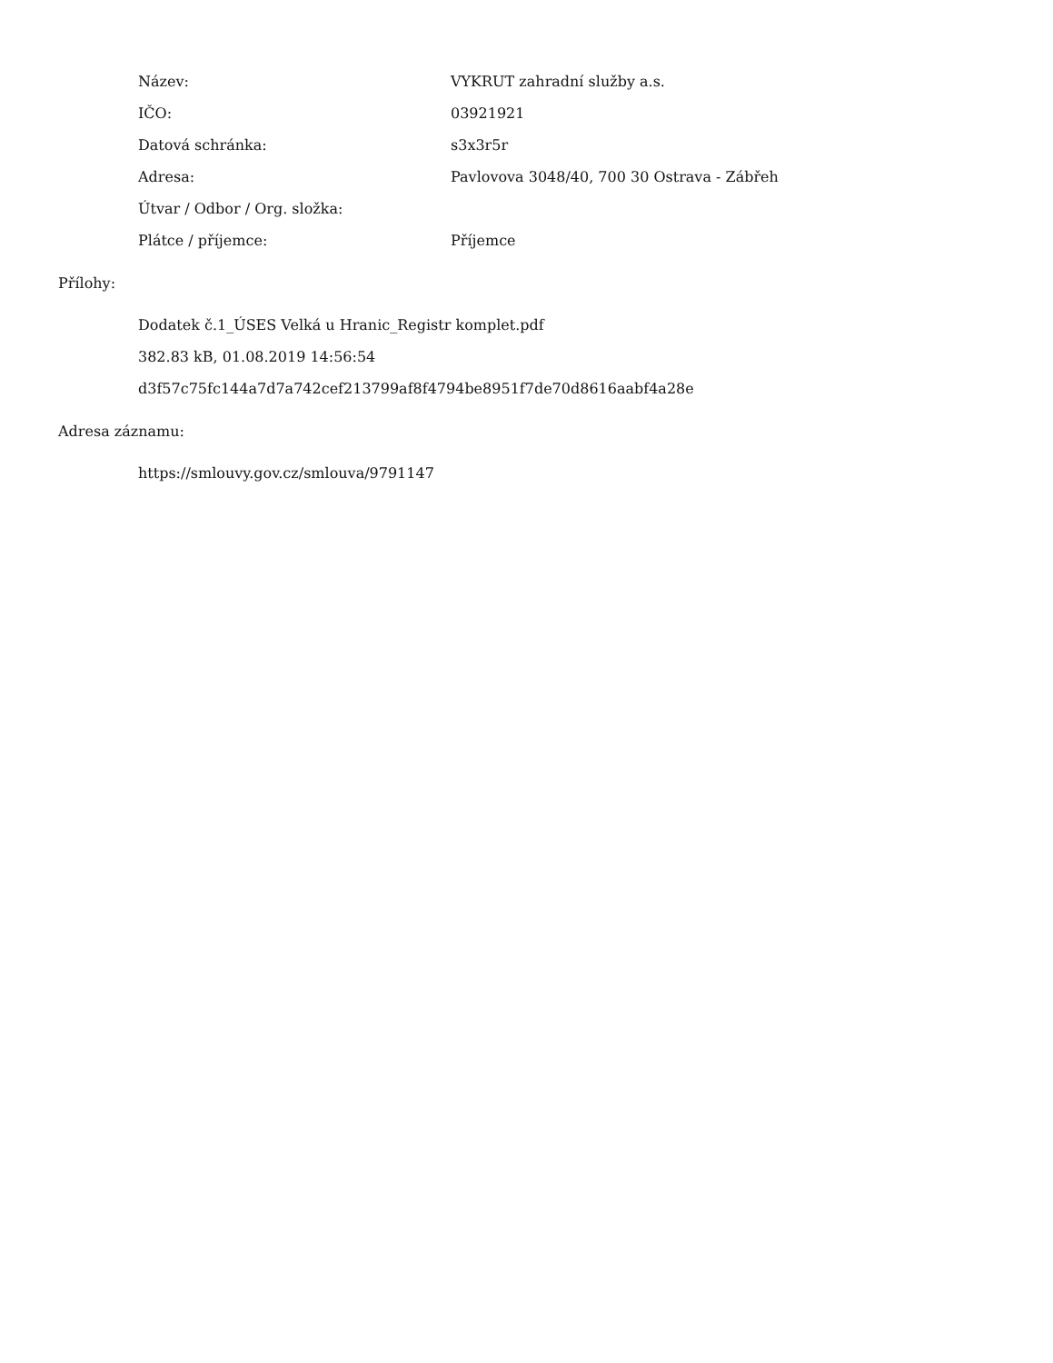| Název: | VYKRUT zahradní služby a.s. |
| IČO: | 03921921 |
| Datová schránka: | s3x3r5r |
| Adresa: | Pavlovova 3048/40, 700 30 Ostrava - Zábřeh |
| Útvar / Odbor / Org. složka: | |
| Plátce / příjemce: | Příjemce |
Přílohy:
Dodatek č.1_ÚSES Velká u Hranic_Registr komplet.pdf
382.83 kB, 01.08.2019 14:56:54
d3f57c75fc144a7d7a742cef213799af8f4794be8951f7de70d8616aabf4a28e
Adresa záznamu:
https://smlouvy.gov.cz/smlouva/9791147